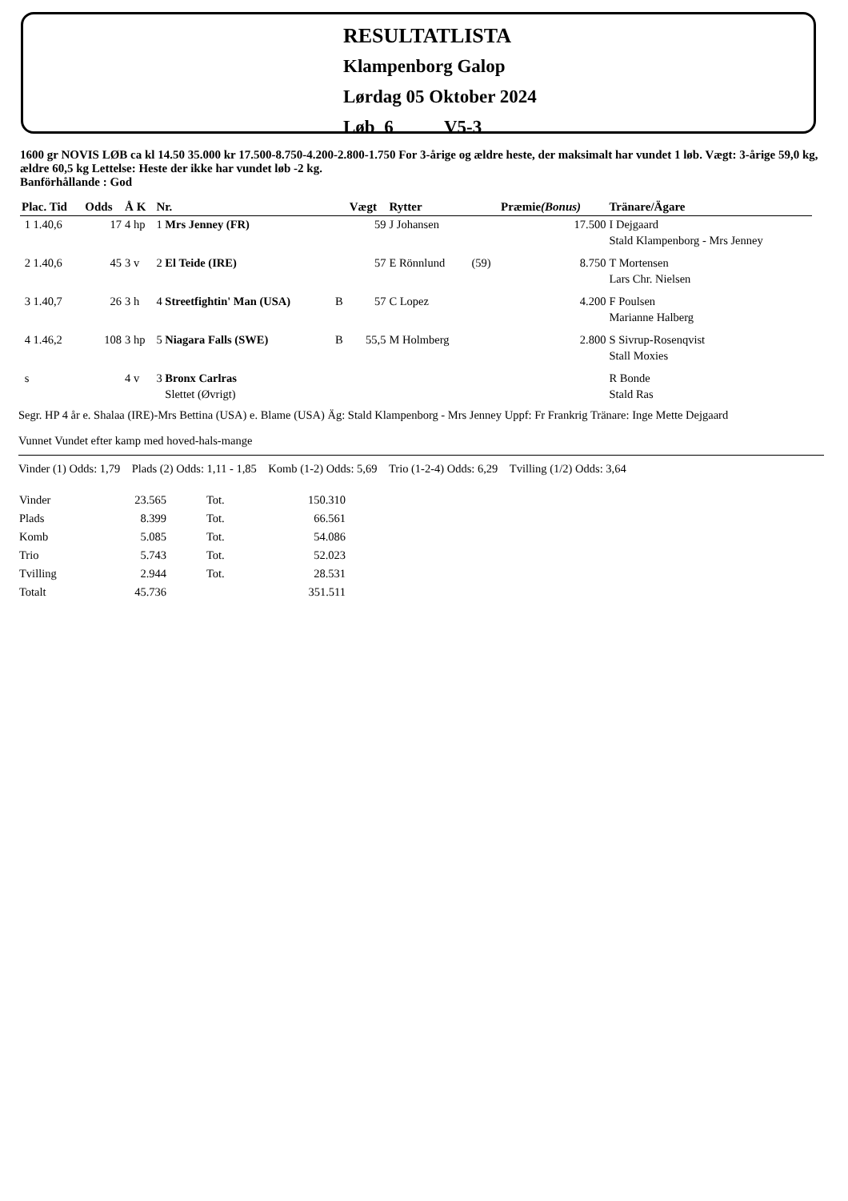RESULTATLISTA
Klampenborg Galop
Lørdag 05 Oktober 2024
Løb 6 V5-3
1600 gr NOVIS LØB ca kl 14.50 35.000 kr 17.500-8.750-4.200-2.800-1.750 For 3-årige og ældre heste, der maksimalt har vundet 1 løb. Vægt: 3-årige 59,0 kg, ældre 60,5 kg Lettelse: Heste der ikke har vundet løb -2 kg.
Banförhållande : God
| Plac. Tid | Odds | Å K | Nr. | | Vægt | Rytter | | Præmie (Bonus) | Tränare/Ägare |
| --- | --- | --- | --- | --- | --- | --- | --- | --- | --- |
| 1 1.40,6 | 17 | 4 hp | 1 Mrs Jenney (FR) | | 59 | J Johansen | | 17.500 | I Dejgaard Stald Klampenborg - Mrs Jenney |
| 2 1.40,6 | 45 | 3 v | 2 El Teide (IRE) | | 57 | E Rönnlund | (59) | 8.750 | T Mortensen Lars Chr. Nielsen |
| 3 1.40,7 | 26 | 3 h | 4 Streetfightin' Man (USA) | B | 57 | C Lopez | | 4.200 | F Poulsen Marianne Halberg |
| 4 1.46,2 | 108 | 3 hp | 5 Niagara Falls (SWE) | B | 55,5 | M Holmberg | | 2.800 | S Sivrup-Rosenqvist Stall Moxies |
| s | | 4 v | 3 Bronx Carlras Slettet (Øvrigt) | | | | | | R Bonde Stald Ras |
Segr. HP 4 år e. Shalaa (IRE)-Mrs Bettina (USA) e. Blame (USA) Äg: Stald Klampenborg - Mrs Jenney Uppf: Fr Frankrig Tränare: Inge Mette Dejgaard
Vunnet Vundet efter kamp med hoved-hals-mange
Vinder (1) Odds: 1,79 Plads (2) Odds: 1,11 - 1,85 Komb (1-2) Odds: 5,69 Trio (1-2-4) Odds: 6,29 Tvilling (1/2) Odds: 3,64
| Vinder | 23.565 | Tot. | 150.310 |
| Plads | 8.399 | Tot. | 66.561 |
| Komb | 5.085 | Tot. | 54.086 |
| Trio | 5.743 | Tot. | 52.023 |
| Tvilling | 2.944 | Tot. | 28.531 |
| Totalt | 45.736 | | 351.511 |